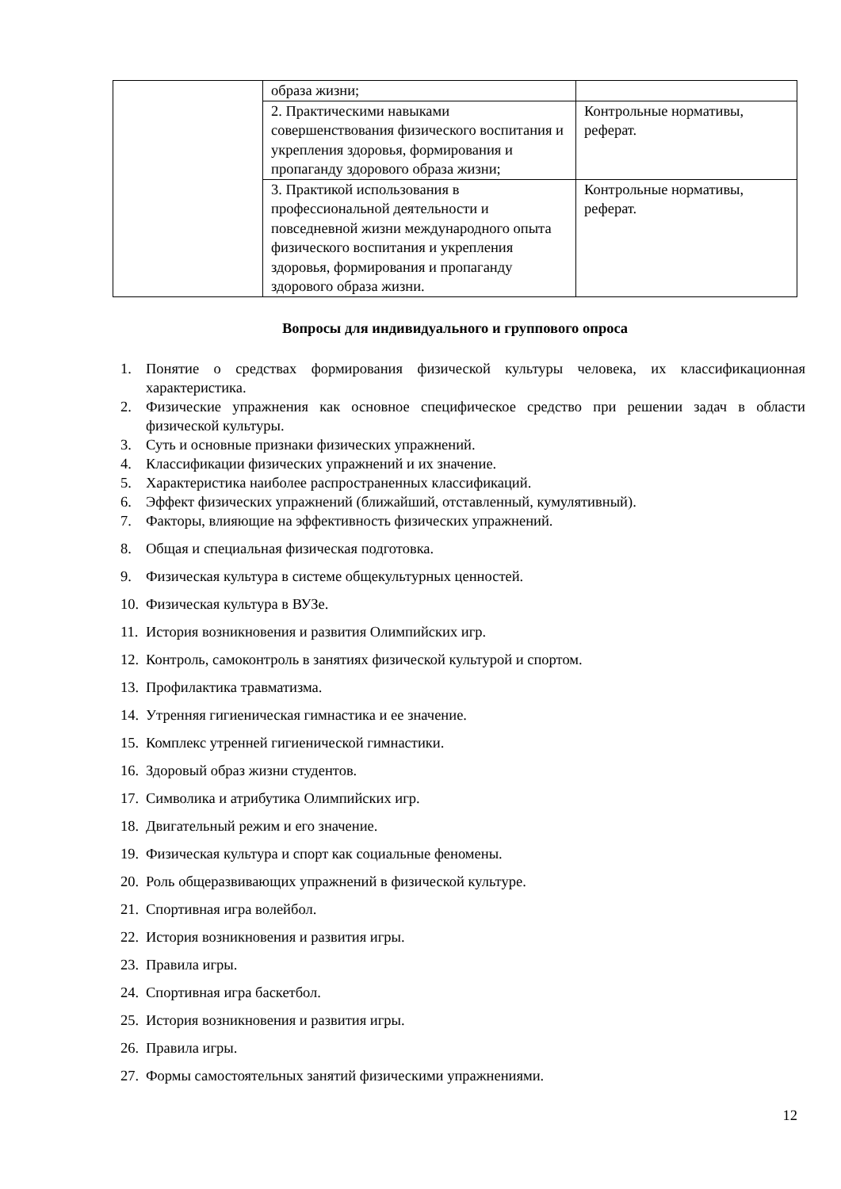| | образа жизни; | |
| | 2. Практическими навыками совершенствования физического воспитания и укрепления здоровья, формирования и пропаганду здорового образа жизни; | Контрольные нормативы, реферат. |
| | 3. Практикой использования в профессиональной деятельности и повседневной жизни международного опыта физического воспитания и укрепления здоровья, формирования и пропаганду здорового образа жизни. | Контрольные нормативы, реферат. |
Вопросы для индивидуального и группового опроса
1. Понятие о средствах формирования физической культуры человека, их классификационная характеристика.
2. Физические упражнения как основное специфическое средство при решении задач в области физической культуры.
3. Суть и основные признаки физических упражнений.
4. Классификации физических упражнений и их значение.
5. Характеристика наиболее распространенных классификаций.
6. Эффект физических упражнений (ближайший, отставленный, кумулятивный).
7. Факторы, влияющие на эффективность физических упражнений.
8. Общая и специальная физическая подготовка.
9. Физическая культура в системе общекультурных ценностей.
10. Физическая культура в ВУЗе.
11. История возникновения и развития Олимпийских игр.
12. Контроль, самоконтроль в занятиях физической культурой и спортом.
13. Профилактика травматизма.
14. Утренняя гигиеническая гимнастика и ее значение.
15. Комплекс утренней гигиенической гимнастики.
16. Здоровый образ жизни студентов.
17. Символика и атрибутика Олимпийских игр.
18. Двигательный режим и его значение.
19. Физическая культура и спорт как социальные феномены.
20. Роль общеразвивающих упражнений в физической культуре.
21. Спортивная игра волейбол.
22. История возникновения и развития игры.
23. Правила игры.
24. Спортивная игра баскетбол.
25. История возникновения и развития игры.
26. Правила игры.
27. Формы самостоятельных занятий физическими упражнениями.
12